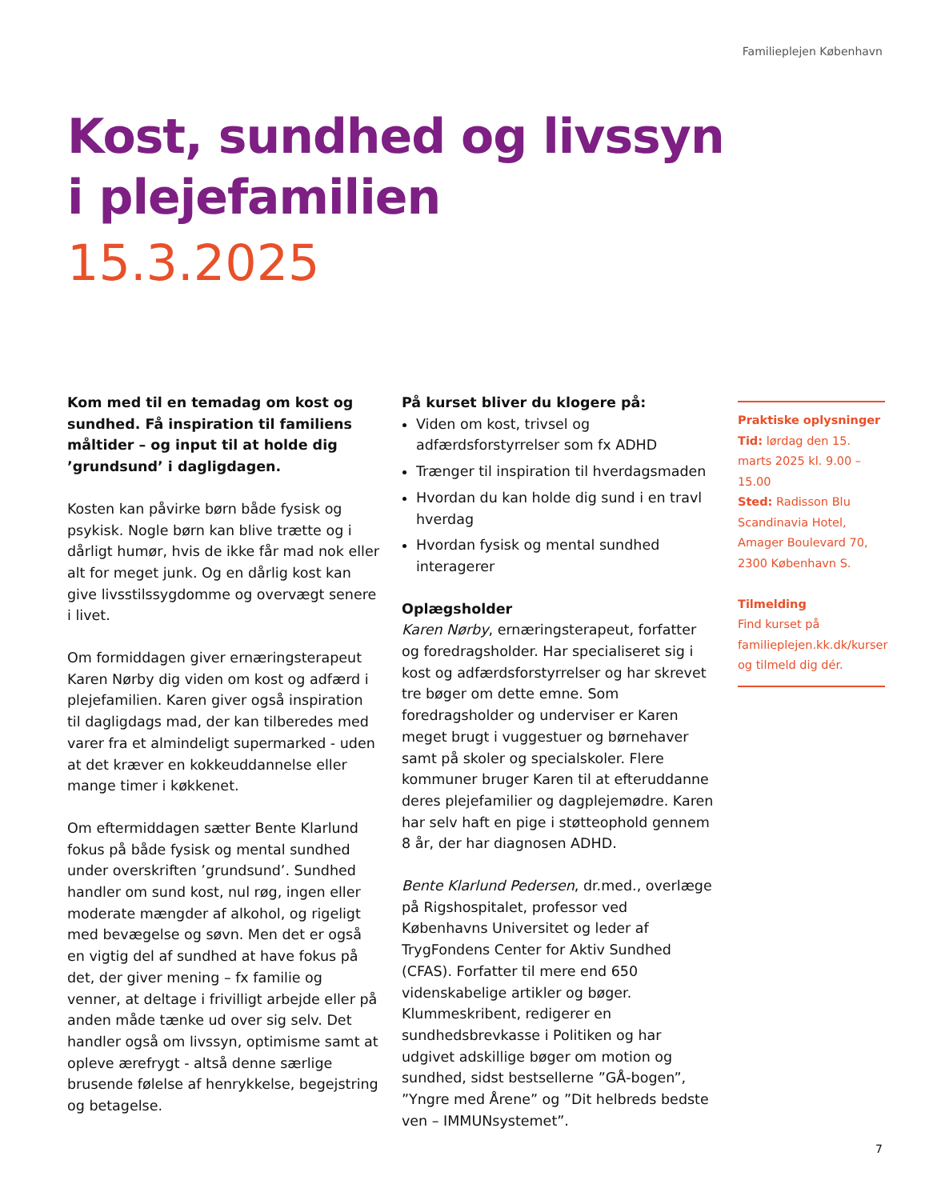Familieplejen København
Kost, sundhed og livssyn
i plejefamilien
15.3.2025
Kom med til en temadag om kost og sundhed. Få inspiration til familiens måltider – og input til at holde dig ’grundsund’ i dagligdagen.
Kosten kan påvirke børn både fysisk og psykisk. Nogle børn kan blive trætte og i dårligt humør, hvis de ikke får mad nok eller alt for meget junk. Og en dårlig kost kan give livsstilssygdomme og overvægt senere i livet.
Om formiddagen giver ernæringsterapeut Karen Nørby dig viden om kost og adfærd i plejefamilien. Karen giver også inspiration til dagligdags mad, der kan tilberedes med varer fra et almindeligt supermarked - uden at det kræver en kokkeuddannelse eller mange timer i køkkenet.
Om eftermiddagen sætter Bente Klarlund fokus på både fysisk og mental sundhed under overskriften ’grundsund’. Sundhed handler om sund kost, nul røg, ingen eller moderate mængder af alkohol, og rigeligt med bevægelse og søvn. Men det er også en vigtig del af sundhed at have fokus på det, der giver mening – fx familie og venner, at deltage i frivilligt arbejde eller på anden måde tænke ud over sig selv. Det handler også om livssyn, optimisme samt at opleve ærefrygt - altså denne særlige brusende følelse af henrykkelse, begejstring og betagelse.
På kurset bliver du klogere på:
Viden om kost, trivsel og adfærdsforstyrrelser som fx ADHD
Trænger til inspiration til hverdagsmaden
Hvordan du kan holde dig sund i en travl hverdag
Hvordan fysisk og mental sundhed interagerer
Oplægsholder
Karen Nørby, ernæringsterapeut, forfatter og foredragsholder. Har specialiseret sig i kost og adfærdsforstyrrelser og har skrevet tre bøger om dette emne. Som foredragsholder og underviser er Karen meget brugt i vuggestuer og børnehaver samt på skoler og specialskoler. Flere kommuner bruger Karen til at efteruddanne deres plejefamilier og dagplejemødre. Karen har selv haft en pige i støtteophold gennem 8 år, der har diagnosen ADHD.
Bente Klarlund Pedersen, dr.med., overlæge på Rigshospitalet, professor ved Københavns Universitet og leder af TrygFondens Center for Aktiv Sundhed (CFAS). Forfatter til mere end 650 videnskabelige artikler og bøger. Klummeskribent, redigerer en sundhedsbrevkasse i Politiken og har udgivet adskillige bøger om motion og sundhed, sidst bestsellerne ”GÅ-bogen”, ”Yngre med Årene” og ”Dit helbreds bedste ven – IMMUNsystemet”.
Praktiske oplysninger
Tid: lørdag den 15. marts 2025 kl. 9.00 – 15.00
Sted: Radisson Blu Scandinavia Hotel, Amager Boulevard 70, 2300 København S.
Tilmelding
Find kurset på familieplejen.kk.dk/kurser og tilmeld dig dér.
7